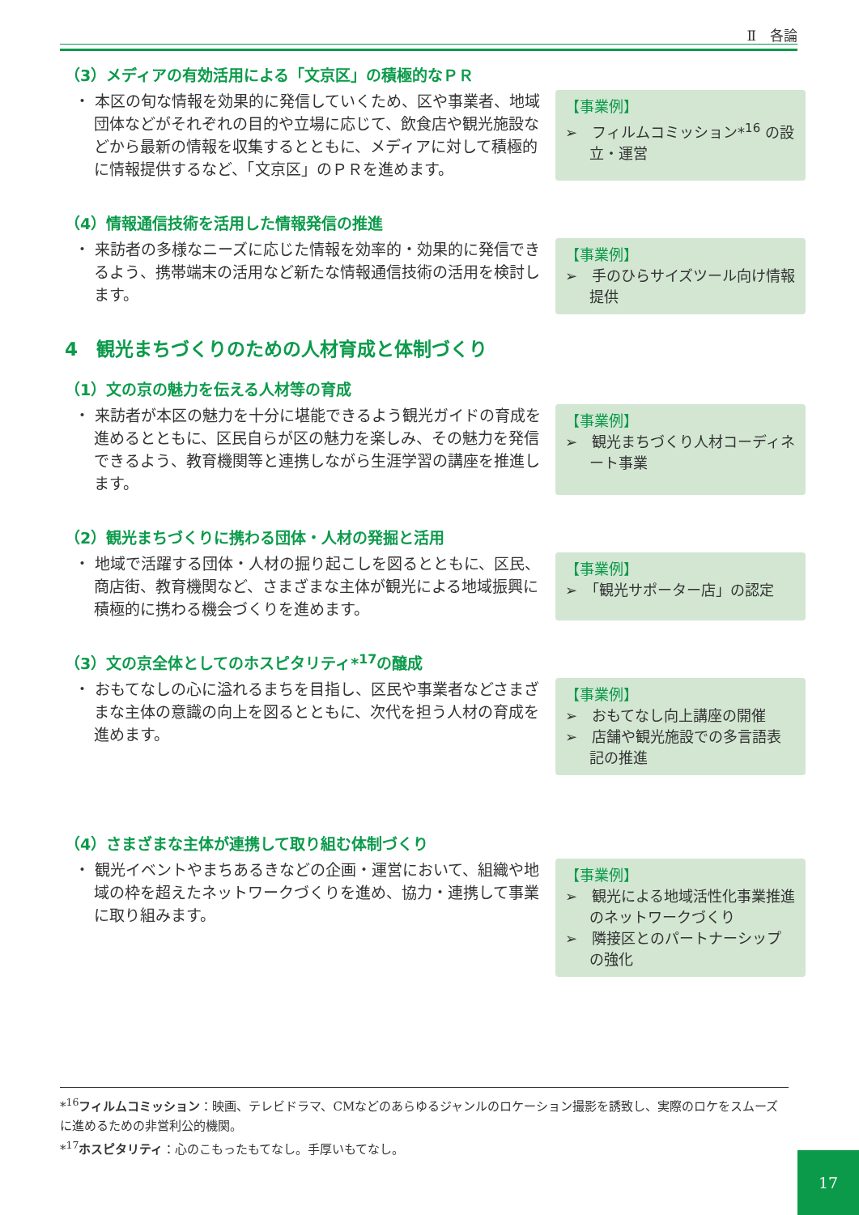Ⅱ　各論
（3）メディアの有効活用による「文京区」の積極的なＰＲ
・ 本区の旬な情報を効果的に発信していくため、区や事業者、地域団体などがそれぞれの目的や立場に応じて、飲食店や観光施設などから最新の情報を収集するとともに、メディアに対して積極的に情報提供するなど、「文京区」のＰＲを進めます。
【事業例】
➢　フィルムコミッション*<sup>16</sup> の設立・運営
（4）情報通信技術を活用した情報発信の推進
・ 来訪者の多様なニーズに応じた情報を効率的・効果的に発信できるよう、携帯端末の活用など新たな情報通信技術の活用を検討します。
【事業例】
➢　手のひらサイズツール向け情報提供
4　観光まちづくりのための人材育成と体制づくり
（1）文の京の魅力を伝える人材等の育成
・ 来訪者が本区の魅力を十分に堪能できるよう観光ガイドの育成を進めるとともに、区民自らが区の魅力を楽しみ、その魅力を発信できるよう、教育機関等と連携しながら生涯学習の講座を推進します。
【事業例】
➢　観光まちづくり人材コーディネート事業
（2）観光まちづくりに携わる団体・人材の発掘と活用
・ 地域で活躍する団体・人材の掘り起こしを図るとともに、区民、商店街、教育機関など、さまざまな主体が観光による地域振興に積極的に携わる機会づくりを進めます。
【事業例】
➢　「観光サポーター店」の認定
（3）文の京全体としてのホスピタリティ*<sup>17</sup>の醸成
・ おもてなしの心に溢れるまちを目指し、区民や事業者などさまざまな主体の意識の向上を図るとともに、次代を担う人材の育成を進めます。
【事業例】
➢　おもてなし向上講座の開催
➢　店舗や観光施設での多言語表記の推進
（4）さまざまな主体が連携して取り組む体制づくり
・ 観光イベントやまちあるきなどの企画・運営において、組織や地域の枠を超えたネットワークづくりを進め、協力・連携して事業に取り組みます。
【事業例】
➢　観光による地域活性化事業推進のネットワークづくり
➢　隣接区とのパートナーシップの強化
*<sup>16</sup>フィルムコミッション：映画、テレビドラマ、CMなどのあらゆるジャンルのロケーション撮影を誘致し、実際のロケをスムーズに進めるための非営利公的機関。
*<sup>17</sup>ホスピタリティ：心のこもったもてなし。手厚いもてなし。
17